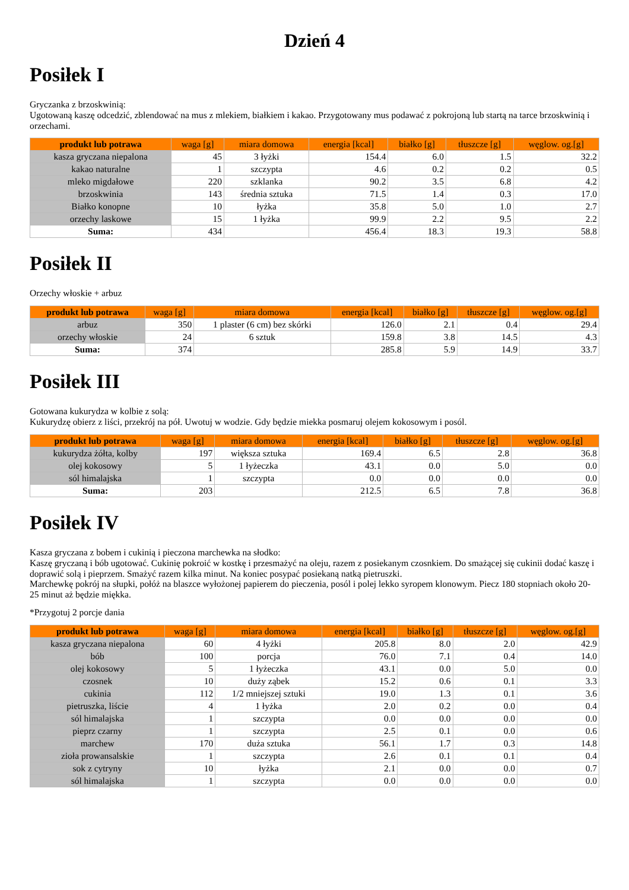Dzień 4
Posiłek I
Gryczanka z brzoskwinią:
Ugotowaną kaszę odcedzić, zblendować na mus z mlekiem, białkiem i kakao. Przygotowany mus podawać z pokrojoną lub startą na tarce brzoskwinią i orzechami.
| produkt lub potrawa | waga [g] | miara domowa | energia [kcal] | białko [g] | tłuszcze [g] | węglow. og.[g] |
| --- | --- | --- | --- | --- | --- | --- |
| kasza gryczana niepalona | 45 | 3 łyżki | 154.4 | 6.0 | 1.5 | 32.2 |
| kakao naturalne | 1 | szczypta | 4.6 | 0.2 | 0.2 | 0.5 |
| mleko migdałowe | 220 | szklanka | 90.2 | 3.5 | 6.8 | 4.2 |
| brzoskwinia | 143 | średnia sztuka | 71.5 | 1.4 | 0.3 | 17.0 |
| Białko konopne | 10 | łyżka | 35.8 | 5.0 | 1.0 | 2.7 |
| orzechy laskowe | 15 | 1 łyżka | 99.9 | 2.2 | 9.5 | 2.2 |
| Suma: | 434 | | 456.4 | 18.3 | 19.3 | 58.8 |
Posiłek II
Orzechy włoskie + arbuz
| produkt lub potrawa | waga [g] | miara domowa | energia [kcal] | białko [g] | tłuszcze [g] | węglow. og.[g] |
| --- | --- | --- | --- | --- | --- | --- |
| arbuz | 350 | 1 plaster (6 cm) bez skórki | 126.0 | 2.1 | 0.4 | 29.4 |
| orzechy włoskie | 24 | 6 sztuk | 159.8 | 3.8 | 14.5 | 4.3 |
| Suma: | 374 | | 285.8 | 5.9 | 14.9 | 33.7 |
Posiłek III
Gotowana kukurydza w kolbie z solą:
Kukurydzę obierz z liści, przekrój na pół. Uwotuj w wodzie. Gdy będzie miekka posmaruj olejem kokosowym i posól.
| produkt lub potrawa | waga [g] | miara domowa | energia [kcal] | białko [g] | tłuszcze [g] | węglow. og.[g] |
| --- | --- | --- | --- | --- | --- | --- |
| kukurydza żółta, kolby | 197 | większa sztuka | 169.4 | 6.5 | 2.8 | 36.8 |
| olej kokosowy | 5 | 1 łyżeczka | 43.1 | 0.0 | 5.0 | 0.0 |
| sól himalajska | 1 | szczypta | 0.0 | 0.0 | 0.0 | 0.0 |
| Suma: | 203 | | 212.5 | 6.5 | 7.8 | 36.8 |
Posiłek IV
Kasza gryczana z bobem i cukinią i pieczona marchewka na słodko:
Kaszę gryczaną i bób ugotować. Cukinię pokroić w kostkę i przesmażyć na oleju, razem z posiekanym czosnkiem. Do smażącej się cukinii dodać kaszę i doprawić solą i pieprzem. Smażyć razem kilka minut. Na koniec posypać posiekaną natką pietruszki.
Marchewkę pokrój na słupki, połóż na blaszce wyłożonej papierem do pieczenia, posól i polej lekko syropem klonowym. Piecz 180 stopniach około 20-25 minut aż będzie miękka.
*Przygotuj 2 porcje dania
| produkt lub potrawa | waga [g] | miara domowa | energia [kcal] | białko [g] | tłuszcze [g] | węglow. og.[g] |
| --- | --- | --- | --- | --- | --- | --- |
| kasza gryczana niepalona | 60 | 4 łyżki | 205.8 | 8.0 | 2.0 | 42.9 |
| bób | 100 | porcja | 76.0 | 7.1 | 0.4 | 14.0 |
| olej kokosowy | 5 | 1 łyżeczka | 43.1 | 0.0 | 5.0 | 0.0 |
| czosnek | 10 | duży ząbek | 15.2 | 0.6 | 0.1 | 3.3 |
| cukinia | 112 | 1/2 mniejszej sztuki | 19.0 | 1.3 | 0.1 | 3.6 |
| pietruszka, liście | 4 | 1 łyżka | 2.0 | 0.2 | 0.0 | 0.4 |
| sól himalajska | 1 | szczypta | 0.0 | 0.0 | 0.0 | 0.0 |
| pieprz czarny | 1 | szczypta | 2.5 | 0.1 | 0.0 | 0.6 |
| marchew | 170 | duża sztuka | 56.1 | 1.7 | 0.3 | 14.8 |
| zioła prowansalskie | 1 | szczypta | 2.6 | 0.1 | 0.1 | 0.4 |
| sok z cytryny | 10 | łyżka | 2.1 | 0.0 | 0.0 | 0.7 |
| sól himalajska | 1 | szczypta | 0.0 | 0.0 | 0.0 | 0.0 |